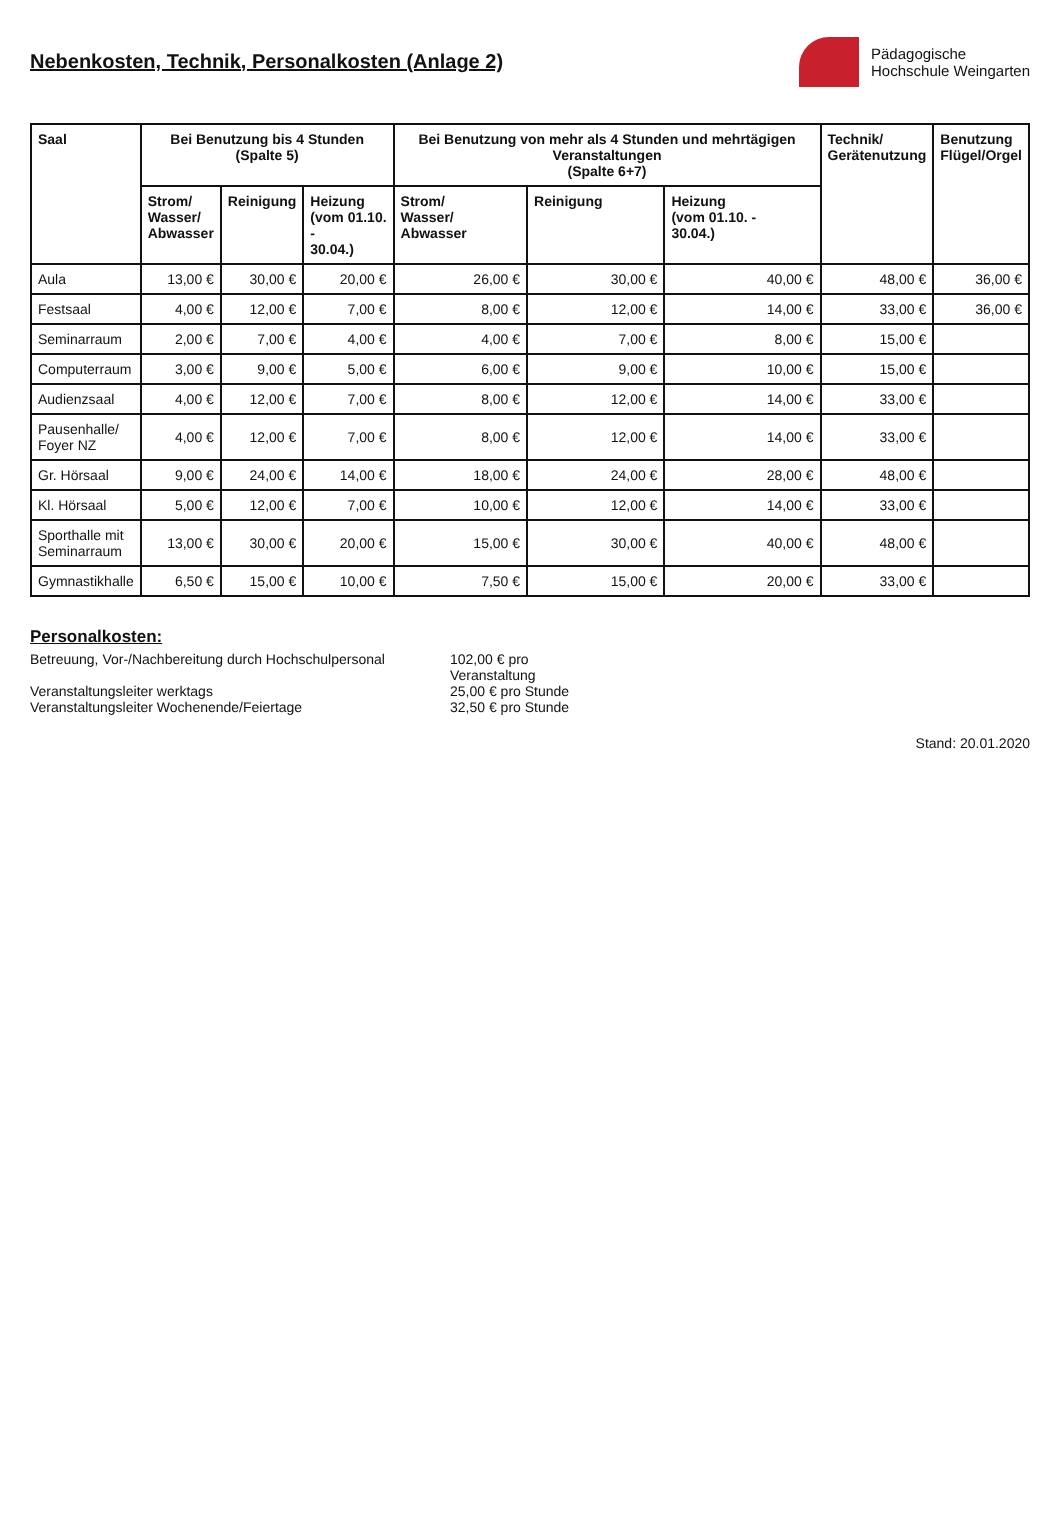Nebenkosten, Technik, Personalkosten (Anlage 2)
Pädagogische
Hochschule Weingarten
| Saal | Bei Benutzung bis 4 Stunden (Spalte 5) | | | Bei Benutzung von mehr als 4 Stunden und mehrtägigen Veranstaltungen (Spalte 6+7) | | | Technik/ Gerätenutzung | Benutzung Flügel/Orgel |
| --- | --- | --- | --- | --- | --- | --- | --- | --- |
| | Strom/ Wasser/ Abwasser | Reinigung | Heizung (vom 01.10. - 30.04.) | Strom/ Wasser/ Abwasser | Reinigung | Heizung (vom 01.10. - 30.04.) | | |
| Aula | 13,00 € | 30,00 € | 20,00 € | 26,00 € | 30,00 € | 40,00 € | 48,00 € | 36,00 € |
| Festsaal | 4,00 € | 12,00 € | 7,00 € | 8,00 € | 12,00 € | 14,00 € | 33,00 € | 36,00 € |
| Seminarraum | 2,00 € | 7,00 € | 4,00 € | 4,00 € | 7,00 € | 8,00 € | 15,00 € | |
| Computerraum | 3,00 € | 9,00 € | 5,00 € | 6,00 € | 9,00 € | 10,00 € | 15,00 € | |
| Audienzsaal | 4,00 € | 12,00 € | 7,00 € | 8,00 € | 12,00 € | 14,00 € | 33,00 € | |
| Pausenhalle/ Foyer NZ | 4,00 € | 12,00 € | 7,00 € | 8,00 € | 12,00 € | 14,00 € | 33,00 € | |
| Gr. Hörsaal | 9,00 € | 24,00 € | 14,00 € | 18,00 € | 24,00 € | 28,00 € | 48,00 € | |
| Kl. Hörsaal | 5,00 € | 12,00 € | 7,00 € | 10,00 € | 12,00 € | 14,00 € | 33,00 € | |
| Sporthalle mit Seminarraum | 13,00 € | 30,00 € | 20,00 € | 15,00 € | 30,00 € | 40,00 € | 48,00 € | |
| Gymnastikhalle | 6,50 € | 15,00 € | 10,00 € | 7,50 € | 15,00 € | 20,00 € | 33,00 € | |
Personalkosten:
Betreuung, Vor-/Nachbereitung durch Hochschulpersonal 102,00 € pro Veranstaltung
Veranstaltungsleiter werktags 25,00 € pro Stunde
Veranstaltungsleiter Wochenende/Feiertage 32,50 € pro Stunde
Stand: 20.01.2020